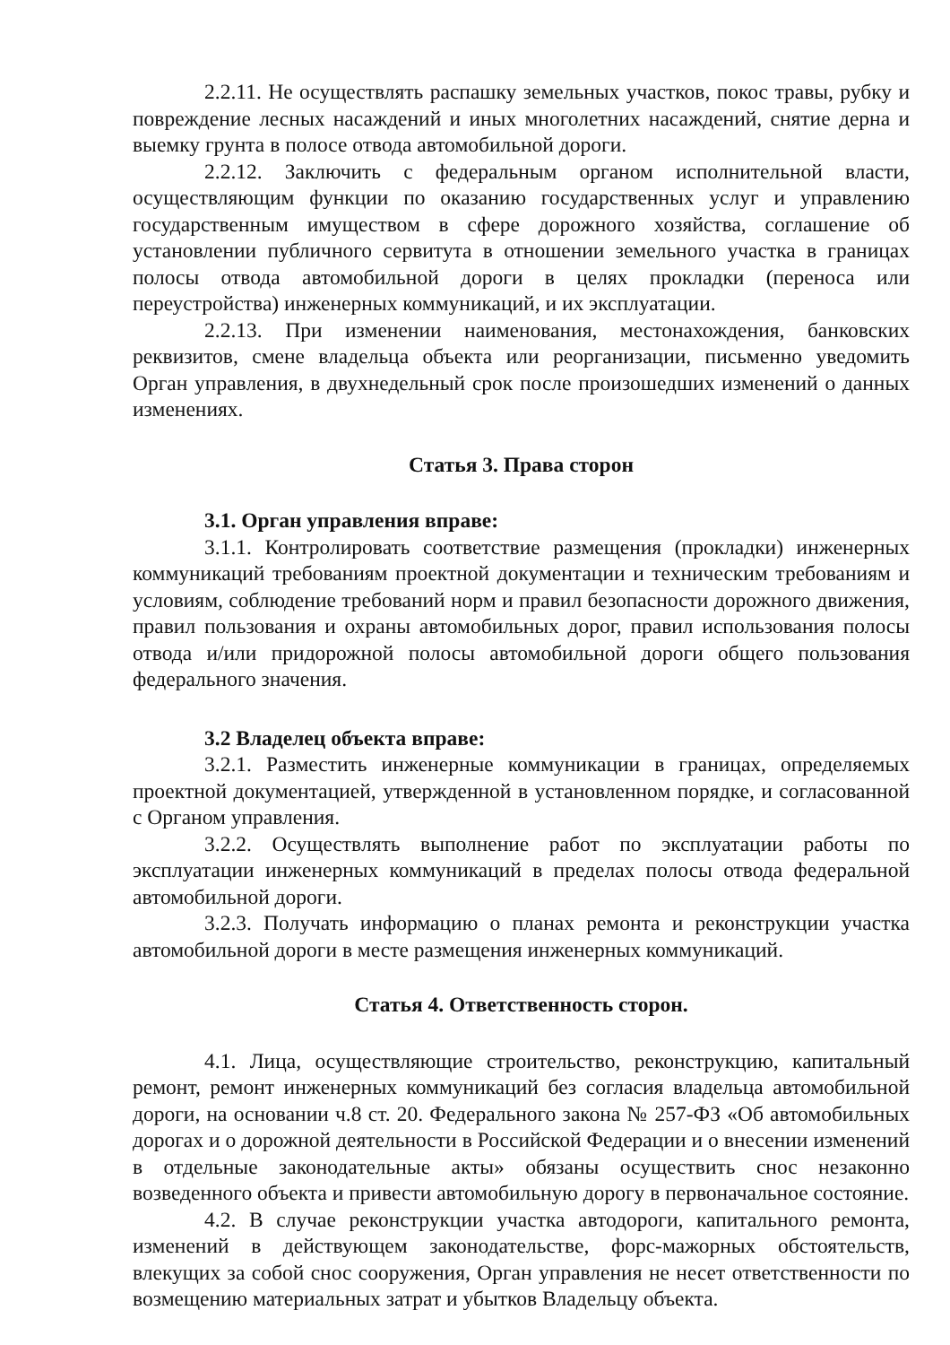2.2.11. Не осуществлять распашку земельных участков, покос травы, рубку и повреждение лесных насаждений и иных многолетних насаждений, снятие дерна и выемку грунта в полосе отвода автомобильной дороги.
2.2.12. Заключить с федеральным органом исполнительной власти, осуществляющим функции по оказанию государственных услуг и управлению государственным имуществом в сфере дорожного хозяйства, соглашение об установлении публичного сервитута в отношении земельного участка в границах полосы отвода автомобильной дороги в целях прокладки (переноса или переустройства) инженерных коммуникаций, и их эксплуатации.
2.2.13. При изменении наименования, местонахождения, банковских реквизитов, смене владельца объекта или реорганизации, письменно уведомить Орган управления, в двухнедельный срок после произошедших изменений о данных изменениях.
Статья 3. Права сторон
3.1. Орган управления вправе:
3.1.1. Контролировать соответствие размещения (прокладки) инженерных коммуникаций требованиям проектной документации и техническим требованиям и условиям, соблюдение требований норм и правил безопасности дорожного движения, правил пользования и охраны автомобильных дорог, правил использования полосы отвода и/или придорожной полосы автомобильной дороги общего пользования федерального значения.
3.2 Владелец объекта вправе:
3.2.1. Разместить инженерные коммуникации в границах, определяемых проектной документацией, утвержденной в установленном порядке, и согласованной с Органом управления.
3.2.2. Осуществлять выполнение работ по эксплуатации работы по эксплуатации инженерных коммуникаций в пределах полосы отвода федеральной автомобильной дороги.
3.2.3. Получать информацию о планах ремонта и реконструкции участка автомобильной дороги в месте размещения инженерных коммуникаций.
Статья 4. Ответственность сторон.
4.1. Лица, осуществляющие строительство, реконструкцию, капитальный ремонт, ремонт инженерных коммуникаций без согласия владельца автомобильной дороги, на основании ч.8 ст. 20. Федерального закона № 257-ФЗ «Об автомобильных дорогах и о дорожной деятельности в Российской Федерации и о внесении изменений в отдельные законодательные акты» обязаны осуществить снос незаконно возведенного объекта и привести автомобильную дорогу в первоначальное состояние.
4.2. В случае реконструкции участка автодороги, капитального ремонта, изменений в действующем законодательстве, форс-мажорных обстоятельств, влекущих за собой снос сооружения, Орган управления не несет ответственности по возмещению материальных затрат и убытков Владельцу объекта.